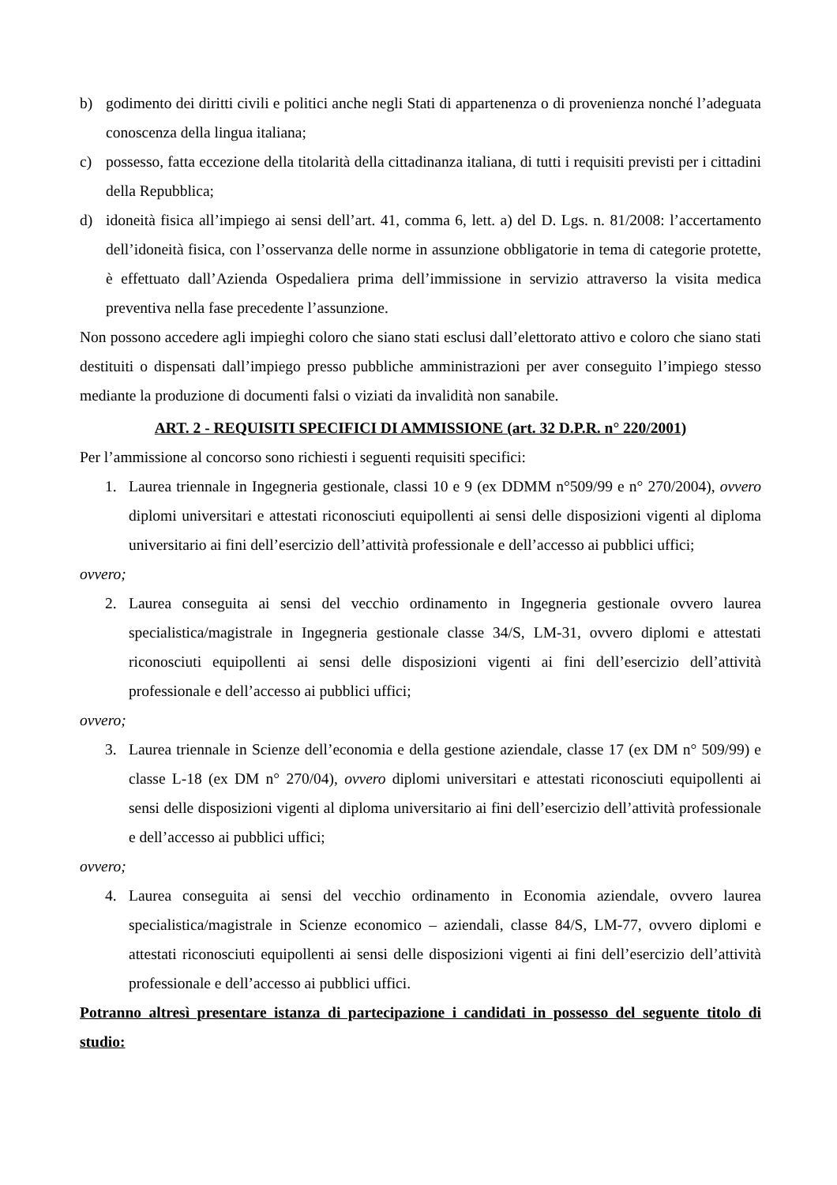b) godimento dei diritti civili e politici anche negli Stati di appartenenza o di provenienza nonché l’adeguata conoscenza della lingua italiana;
c) possesso, fatta eccezione della titolarità della cittadinanza italiana, di tutti i requisiti previsti per i cittadini della Repubblica;
d) idoneità fisica all’impiego ai sensi dell’art. 41, comma 6, lett. a) del D. Lgs. n. 81/2008: l’accertamento dell’idoneità fisica, con l’osservanza delle norme in assunzione obbligatorie in tema di categorie protette, è effettuato dall’Azienda Ospedaliera prima dell’immissione in servizio attraverso la visita medica preventiva nella fase precedente l’assunzione.
Non possono accedere agli impieghi coloro che siano stati esclusi dall’elettorato attivo e coloro che siano stati destituiti o dispensati dall’impiego presso pubbliche amministrazioni per aver conseguito l’impiego stesso mediante la produzione di documenti falsi o viziati da invalidità non sanabile.
ART. 2 - REQUISITI SPECIFICI DI AMMISSIONE (art. 32 D.P.R. n° 220/2001)
Per l’ammissione al concorso sono richiesti i seguenti requisiti specifici:
1. Laurea triennale in Ingegneria gestionale, classi 10 e 9 (ex DDMM n°509/99 e n° 270/2004), ovvero diplomi universitari e attestati riconosciuti equipollenti ai sensi delle disposizioni vigenti al diploma universitario ai fini dell’esercizio dell’attività professionale e dell’accesso ai pubblici uffici;
ovvero;
2. Laurea conseguita ai sensi del vecchio ordinamento in Ingegneria gestionale ovvero laurea specialistica/magistrale in Ingegneria gestionale classe 34/S, LM-31, ovvero diplomi e attestati riconosciuti equipollenti ai sensi delle disposizioni vigenti ai fini dell’esercizio dell’attività professionale e dell’accesso ai pubblici uffici;
ovvero;
3. Laurea triennale in Scienze dell’economia e della gestione aziendale, classe 17 (ex DM n° 509/99) e classe L-18 (ex DM n° 270/04), ovvero diplomi universitari e attestati riconosciuti equipollenti ai sensi delle disposizioni vigenti al diploma universitario ai fini dell’esercizio dell’attività professionale e dell’accesso ai pubblici uffici;
ovvero;
4. Laurea conseguita ai sensi del vecchio ordinamento in Economia aziendale, ovvero laurea specialistica/magistrale in Scienze economico – aziendali, classe 84/S, LM-77, ovvero diplomi e attestati riconosciuti equipollenti ai sensi delle disposizioni vigenti ai fini dell’esercizio dell’attività professionale e dell’accesso ai pubblici uffici.
Potranno altresì presentare istanza di partecipazione i candidati in possesso del seguente titolo di studio: